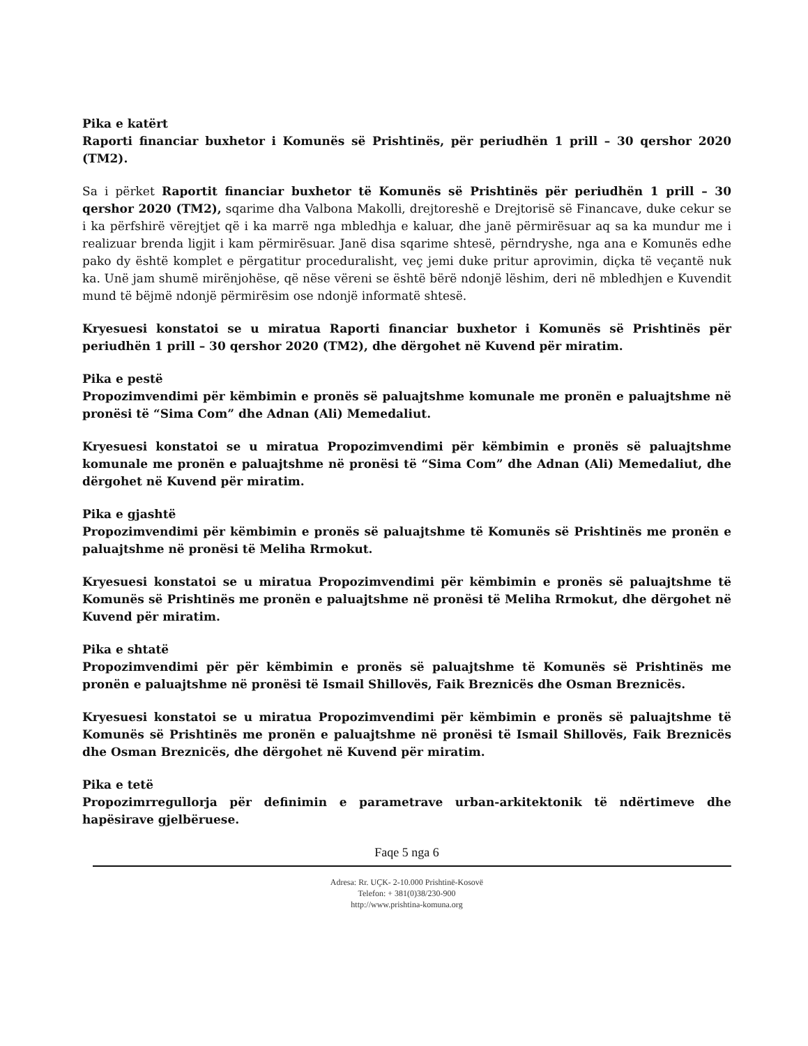Pika e katërt
Raporti financiar buxhetor i Komunës së Prishtinës, për periudhën 1 prill – 30 qershor 2020 (TM2).
Sa i përket Raportit financiar buxhetor të Komunës së Prishtinës për periudhën 1 prill – 30 qershor 2020 (TM2), sqarime dha Valbona Makolli, drejtoreshë e Drejtorisë së Financave, duke cekur se i ka përfshirë vërejtjet që i ka marrë nga mbledhja e kaluar, dhe janë përmirësuar aq sa ka mundur me i realizuar brenda ligjit i kam përmirësuar. Janë disa sqarime shtesë, përndryshe, nga ana e Komunës edhe pako dy është komplet e përgatitur proceduralisht, veç jemi duke pritur aprovimin, diçka të veçantë nuk ka. Unë jam shumë mirënjohëse, që nëse vëreni se është bërë ndonjë lëshim, deri në mbledhjen e Kuvendit mund të bëjmë ndonjë përmirësim ose ndonjë informatë shtesë.
Kryesuesi konstatoi se u miratua Raporti financiar buxhetor i Komunës së Prishtinës për periudhën 1 prill – 30 qershor 2020 (TM2), dhe dërgohet në Kuvend për miratim.
Pika e pestë
Propozimvendimi për këmbimin e pronës së paluajtshme komunale me pronën e paluajtshme në pronësi të “Sima Com” dhe Adnan (Ali) Memedaliut.
Kryesuesi konstatoi se u miratua Propozimvendimi për këmbimin e pronës së paluajtshme komunale me pronën e paluajtshme në pronësi të “Sima Com” dhe Adnan (Ali) Memedaliut, dhe dërgohet në Kuvend për miratim.
Pika e gjashtë
Propozimvendimi për këmbimin e pronës së paluajtshme të Komunës së Prishtinës me pronën e paluajtshme në pronësi të Meliha Rrmokut.
Kryesuesi konstatoi se u miratua Propozimvendimi për këmbimin e pronës së paluajtshme të Komunës së Prishtinës me pronën e paluajtshme në pronësi të Meliha Rrmokut, dhe dërgohet në Kuvend për miratim.
Pika e shtatë
Propozimvendimi për për këmbimin e pronës së paluajtshme të Komunës së Prishtinës me pronën e paluajtshme në pronësi të Ismail Shillovës, Faik Breznicës dhe Osman Breznicës.
Kryesuesi konstatoi se u miratua Propozimvendimi për këmbimin e pronës së paluajtshme të Komunës së Prishtinës me pronën e paluajtshme në pronësi të Ismail Shillovës, Faik Breznicës dhe Osman Breznicës, dhe dërgohet në Kuvend për miratim.
Pika e tetë
Propozimrregullorja për definimin e parametrave urban-arkitektonik të ndërtimeve dhe hapësirave gjelbëruese.
Faqe 5 nga 6
Adresa: Rr. UÇK- 2-10.000 Prishtinë-Kosovë
Telefon: + 381(0)38/230-900
http://www.prishtina-komuna.org